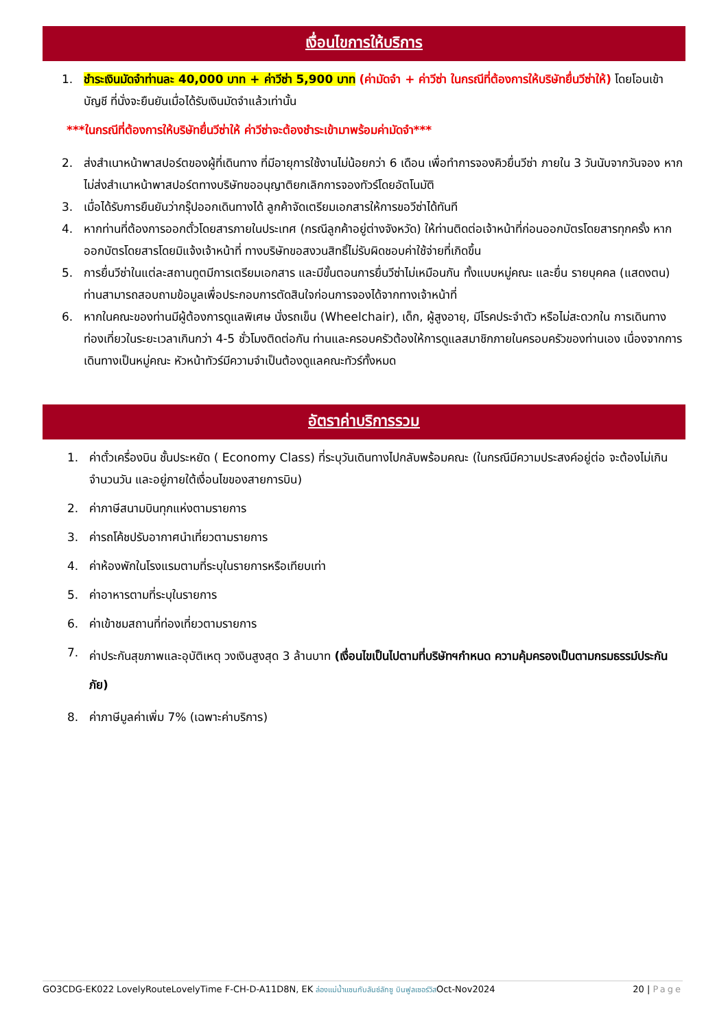เงื่อนไขการให้บริการ
1. ชำระเงินมัดจำท่านละ 40,000 บาท + ค่าวีซ่า 5,900 บาท (ค่ามัดจำ + ค่าวีซ่า ในกรณีที่ต้องการให้บริษัทยื่นวีซ่าให้) โดยโอนเข้าบัญชี ที่นั่งจะยืนยันเมื่อได้รับเงินมัดจำแล้วเท่านั้น
***ในกรณีที่ต้องการให้บริษัทยื่นวีซ่าให้ ค่าวีซ่าจะต้องชำระเข้ามาพร้อมค่ามัดจำ***
2. ส่งสำเนาหน้าพาสปอร์ตของผู้ที่เดินทาง ที่มีอายุการใช้งานไม่น้อยกว่า 6 เดือน เพื่อทำการจองคิวยื่นวีซ่า ภายใน 3 วันนับจากวันจอง หากไม่ส่งสำเนาหน้าพาสปอร์ตทางบริษัทขออนุญาติยกเลิกการจองทัวร์โดยอัตโนมัติ
3. เมื่อได้รับการยืนยันว่ากรุ๊ปออกเดินทางได้ ลูกค้าจัดเตรียมเอกสารให้การขอวีซ่าได้ทันที
4. หากท่านที่ต้องการออกตั๋วโดยสารภายในประเทศ (กรณีลูกค้าอยู่ต่างจังหวัด) ให้ท่านติดต่อเจ้าหน้าที่ก่อนออกบัตรโดยสารทุกครั้ง หากออกบัตรโดยสารโดยมิแจ้งเจ้าหน้าที่ ทางบริษัทขอสงวนสิทธิ์ไม่รับผิดชอบค่าใช้จ่ายที่เกิดขึ้น
5. การยื่นวีซ่าในแต่ละสถานทูตมีการเตรียมเอกสาร และมีขั้นตอนการยื่นวีซ่าไม่เหมือนกัน ทั้งแบบหมู่คณะ และยื่น รายบุคคล (แสดงตน) ท่านสามารถสอบถามข้อมูลเพื่อประกอบการตัดสินใจก่อนการจองได้จากทางเจ้าหน้าที่
6. หากในคณะของท่านมีผู้ต้องการดูแลพิเศษ นั่งรถเข็น (Wheelchair), เด็ก, ผู้สูงอายุ, มีโรคประจำตัว หรือไม่สะดวกใน การเดินทางท่องเที่ยวในระยะเวลาเกินกว่า 4-5 ชั่วโมงติดต่อกัน ท่านและครอบครัวต้องให้การดูแลสมาชิกภายในครอบครัวของท่านเอง เนื่องจากการเดินทางเป็นหมู่คณะ หัวหน้าทัวร์มีความจำเป็นต้องดูแลคณะทัวร์ทั้งหมด
อัตราค่าบริการรวม
1. ค่าตั๋วเครื่องบิน ชั้นประหยัด ( Economy Class) ที่ระบุวันเดินทางไปกลับพร้อมคณะ (ในกรณีมีความประสงค์อยู่ต่อ จะต้องไม่เกินจำนวนวัน และอยู่ภายใต้เงื่อนไขของสายการบิน)
2. ค่าภาษีสนามบินทุกแห่งตามรายการ
3. ค่ารถโค้ชปรับอากาศนำเที่ยวตามรายการ
4. ค่าห้องพักในโรงแรมตามที่ระบุในรายการหรือเทียบเท่า
5. ค่าอาหารตามที่ระบุในรายการ
6. ค่าเข้าชมสถานที่ท่องเที่ยวตามรายการ
7. ค่าประกันสุขภาพและอุบัติเหตุ วงเงินสูงสุด 3 ล้านบาท (เงื่อนไขเป็นไปตามที่บริษัทฯกำหนด ความคุ้มครองเป็นตามกรมธรรม์ประกันภัย)
8. ค่าภาษีมูลค่าเพิ่ม 7% (เฉพาะค่าบริการ)
GO3CDG-EK022 LovelyRouteLovelyTime F-CH-D-A11D8N, EK ล่องแม่น้ำแซนกับลันซ์ลักซู บินฟูลเซอร์วิสOct-Nov2024 20 | Page